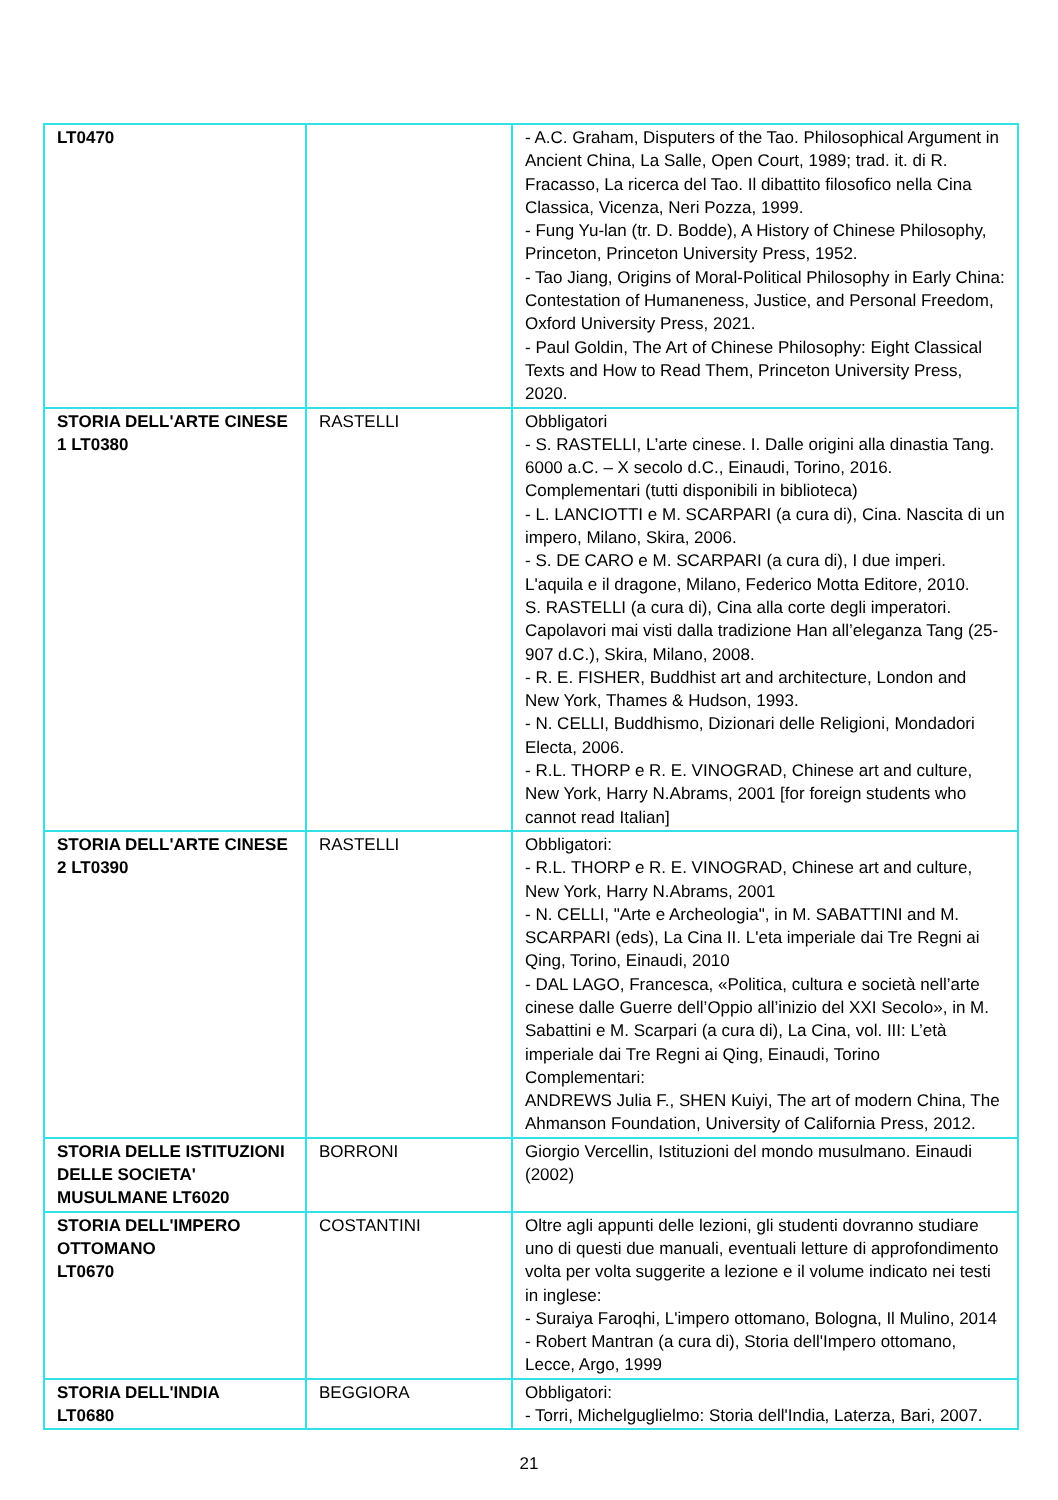| LT0470 | | - A.C. Graham, Disputers of the Tao. Philosophical Argument in Ancient China, La Salle, Open Court, 1989; trad. it. di R. Fracasso, La ricerca del Tao. Il dibattito filosofico nella Cina Classica, Vicenza, Neri Pozza, 1999. - Fung Yu-lan (tr. D. Bodde), A History of Chinese Philosophy, Princeton, Princeton University Press, 1952. - Tao Jiang, Origins of Moral-Political Philosophy in Early China: Contestation of Humaneness, Justice, and Personal Freedom, Oxford University Press, 2021. - Paul Goldin, The Art of Chinese Philosophy: Eight Classical Texts and How to Read Them, Princeton University Press, 2020. |
| STORIA DELL'ARTE CINESE 1 LT0380 | RASTELLI | Obbligatori - S. RASTELLI, L’arte cinese. I. Dalle origini alla dinastia Tang. 6000 a.C. – X secolo d.C., Einaudi, Torino, 2016. Complementari (tutti disponibili in biblioteca) - L. LANCIOTTI e M. SCARPARI (a cura di), Cina. Nascita di un impero, Milano, Skira, 2006. - S. DE CARO e M. SCARPARI (a cura di), I due imperi. L'aquila e il dragone, Milano, Federico Motta Editore, 2010. S. RASTELLI (a cura di), Cina alla corte degli imperatori. Capolavori mai visti dalla tradizione Han all’eleganza Tang (25-907 d.C.), Skira, Milano, 2008. - R. E. FISHER, Buddhist art and architecture, London and New York, Thames & Hudson, 1993. - N. CELLI, Buddhismo, Dizionari delle Religioni, Mondadori Electa, 2006. - R.L. THORP e R. E. VINOGRAD, Chinese art and culture, New York, Harry N.Abrams, 2001 [for foreign students who cannot read Italian] |
| STORIA DELL'ARTE CINESE 2 LT0390 | RASTELLI | Obbligatori: - R.L. THORP e R. E. VINOGRAD, Chinese art and culture, New York, Harry N.Abrams, 2001 - N. CELLI, "Arte e Archeologia", in M. SABATTINI and M. SCARPARI (eds), La Cina II. L'eta imperiale dai Tre Regni ai Qing, Torino, Einaudi, 2010 - DAL LAGO, Francesca, «Politica, cultura e società nell’arte cinese dalle Guerre dell’Oppio all’inizio del XXI Secolo», in M. Sabattini e M. Scarpari (a cura di), La Cina, vol. III: L’età imperiale dai Tre Regni ai Qing, Einaudi, Torino Complementari: ANDREWS Julia F., SHEN Kuiyi, The art of modern China, The Ahmanson Foundation, University of California Press, 2012. |
| STORIA DELLE ISTITUZIONI DELLE SOCIETA' MUSULMANE LT6020 | BORRONI | Giorgio Vercellin, Istituzioni del mondo musulmano. Einaudi (2002) |
| STORIA DELL'IMPERO OTTOMANO LT0670 | COSTANTINI | Oltre agli appunti delle lezioni, gli studenti dovranno studiare uno di questi due manuali, eventuali letture di approfondimento volta per volta suggerite a lezione e il volume indicato nei testi in inglese: - Suraiya Faroqhi, L'impero ottomano, Bologna, Il Mulino, 2014 - Robert Mantran (a cura di), Storia dell'Impero ottomano, Lecce, Argo, 1999 |
| STORIA DELL'INDIA LT0680 | BEGGIORA | Obbligatori: - Torri, Michelguglielmo: Storia dell'India, Laterza, Bari, 2007. |
21